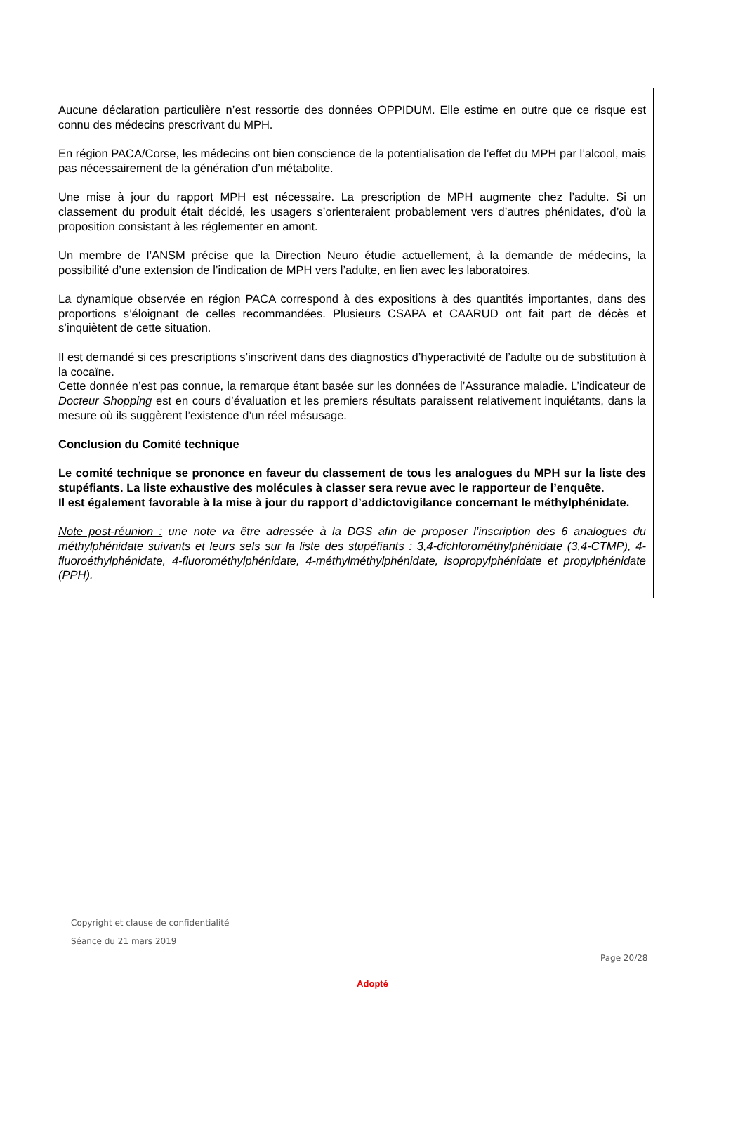Aucune déclaration particulière n’est ressortie des données OPPIDUM. Elle estime en outre que ce risque est connu des médecins prescrivant du MPH.
En région PACA/Corse, les médecins ont bien conscience de la potentialisation de l’effet du MPH par l’alcool, mais pas nécessairement de la génération d’un métabolite.
Une mise à jour du rapport MPH est nécessaire. La prescription de MPH augmente chez l’adulte. Si un classement du produit était décidé, les usagers s’orienteraient probablement vers d’autres phénidates, d’où la proposition consistant à les réglementer en amont.
Un membre de l’ANSM précise que la Direction Neuro étudie actuellement, à la demande de médecins, la possibilité d’une extension de l’indication de MPH vers l’adulte, en lien avec les laboratoires.
La dynamique observée en région PACA correspond à des expositions à des quantités importantes, dans des proportions s’éloignant de celles recommandées. Plusieurs CSAPA et CAARUD ont fait part de décès et s’inquiètent de cette situation.
Il est demandé si ces prescriptions s’inscrivent dans des diagnostics d’hyperactivité de l’adulte ou de substitution à la cocaïne.
Cette donnée n’est pas connue, la remarque étant basée sur les données de l’Assurance maladie. L’indicateur de Docteur Shopping est en cours d’évaluation et les premiers résultats paraissent relativement inquiétants, dans la mesure où ils suggèrent l’existence d’un réel mésusage.
Conclusion du Comité technique
Le comité technique se prononce en faveur du classement de tous les analogues du MPH sur la liste des stupéfiants. La liste exhaustive des molécules à classer sera revue avec le rapporteur de l’enquête.
Il est également favorable à la mise à jour du rapport d’addictovigilance concernant le méthylphénidate.
Note post-réunion : une note va être adressée à la DGS afin de proposer l’inscription des 6 analogues du méthylphénidate suivants et leurs sels sur la liste des stupéfiants : 3,4-dichlorométhylphénidate (3,4-CTMP), 4-fluoroéthylphénidate, 4-fluorométhylphénidate, 4-méthylméthylphénidate, isopropylphénidate et propylphénidate (PPH).
Copyright et clause de confidentialité
Séance du 21 mars 2019
Page 20/28
Adopté